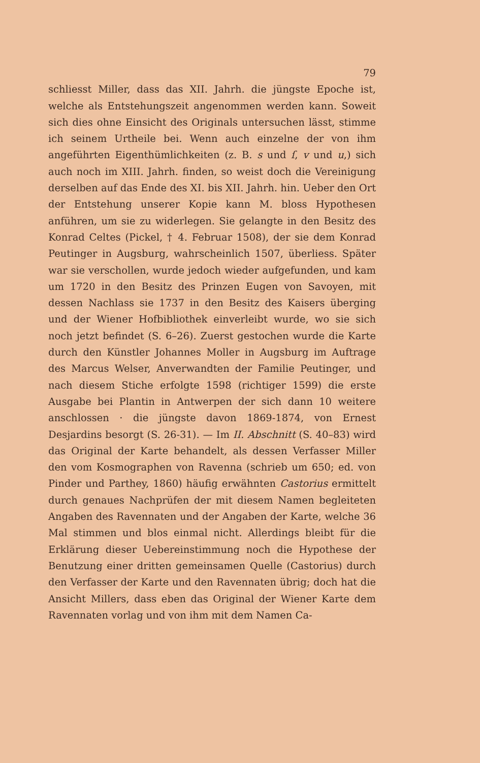79
schliesst Miller, dass das XII. Jahrh. die jüngste Epoche ist, welche als Entstehungszeit angenommen werden kann. Soweit sich dies ohne Einsicht des Originals untersuchen lässt, stimme ich seinem Urtheile bei. Wenn auch einzelne der von ihm angeführten Eigenthümlichkeiten (z. B. s und ſ, v und u,) sich auch noch im XIII. Jahrh. finden, so weist doch die Vereinigung derselben auf das Ende des XI. bis XII. Jahrh. hin. Ueber den Ort der Entstehung unserer Kopie kann M. bloss Hypothesen anführen, um sie zu widerlegen. Sie gelangte in den Besitz des Konrad Celtes (Pickel, † 4. Februar 1508), der sie dem Konrad Peutinger in Augsburg, wahrscheinlich 1507, überliess. Später war sie verschollen, wurde jedoch wieder aufgefunden, und kam um 1720 in den Besitz des Prinzen Eugen von Savoyen, mit dessen Nachlass sie 1737 in den Besitz des Kaisers überging und der Wiener Hofbibliothek einverleibt wurde, wo sie sich noch jetzt befindet (S. 6–26). Zuerst gestochen wurde die Karte durch den Künstler Johannes Moller in Augsburg im Auftrage des Marcus Welser, Anverwandten der Familie Peutinger, und nach diesem Stiche erfolgte 1598 (richtiger 1599) die erste Ausgabe bei Plantin in Antwerpen der sich dann 10 weitere anschlossen · die jüngste davon 1869-1874, von Ernest Desjardins besorgt (S. 26-31). — Im II. Abschnitt (S. 40–83) wird das Original der Karte behandelt, als dessen Verfasser Miller den vom Kosmographen von Ravenna (schrieb um 650; ed. von Pinder und Parthey, 1860) häufig erwähnten Castorius ermittelt durch genaues Nachprüfen der mit diesem Namen begleiteten Angaben des Ravennaten und der Angaben der Karte, welche 36 Mal stimmen und blos einmal nicht. Allerdings bleibt für die Erklärung dieser Uebereinstimmung noch die Hypothese der Benutzung einer dritten gemeinsamen Quelle (Castorius) durch den Verfasser der Karte und den Ravennaten übrig; doch hat die Ansicht Millers, dass eben das Original der Wiener Karte dem Ravennaten vorlag und von ihm mit dem Namen Ca-